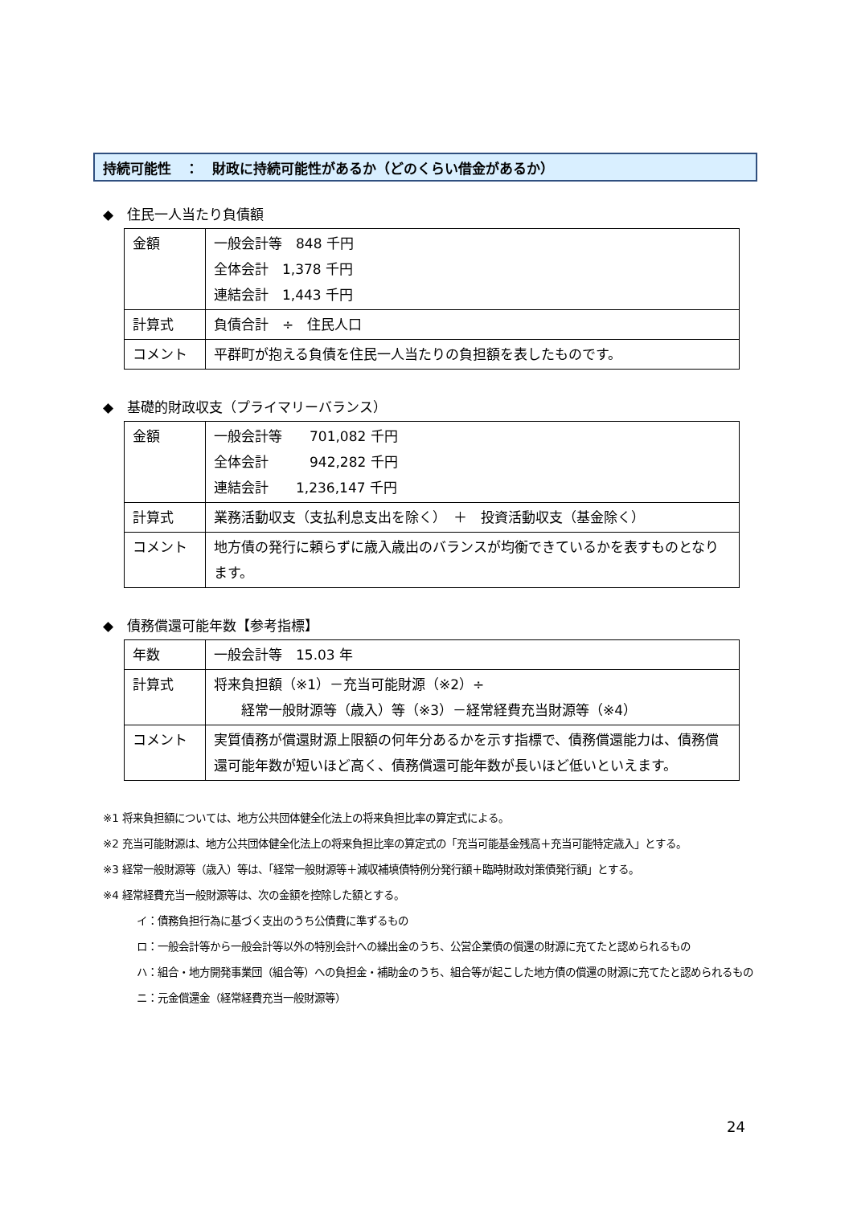持続可能性　：　財政に持続可能性があるか（どのくらい借金があるか）
◆　住民一人当たり負債額
| 金額 | 一般会計等 848 千円 全体会計 1,378 千円 連結会計 1,443 千円 |
| 計算式 | 負債合計 ÷ 住民人口 |
| コメント | 平群町が抱える負債を住民一人当たりの負担額を表したものです。 |
◆　基礎的財政収支（プライマリーバランス）
| 金額 | 一般会計等 701,082 千円 全体会計 942,282 千円 連結会計 1,236,147 千円 |
| 計算式 | 業務活動収支（支払利息支出を除く） ＋ 投資活動収支（基金除く） |
| コメント | 地方債の発行に頼らずに歳入歳出のバランスが均衡できているかを表すものとなります。 |
◆　債務償還可能年数【参考指標】
| 年数 | 一般会計等 15.03 年 |
| 計算式 | 将来負担額（※1）－充当可能財源（※2）÷ 経常一般財源等（歳入）等（※3）－経常経費充当財源等（※4） |
| コメント | 実質債務が償還財源上限額の何年分あるかを示す指標で、債務償還能力は、債務償還可能年数が短いほど高く、債務償還可能年数が長いほど低いといえます。 |
※1 将来負担額については、地方公共団体健全化法上の将来負担比率の算定式による。
※2 充当可能財源は、地方公共団体健全化法上の将来負担比率の算定式の「充当可能基金残高＋充当可能特定歳入」とする。
※3 経常一般財源等（歳入）等は、「経常一般財源等＋減収補填債特例分発行額＋臨時財政対策債発行額」とする。
※4 経常経費充当一般財源等は、次の金額を控除した額とする。
イ：債務負担行為に基づく支出のうち公債費に準ずるもの
ロ：一般会計等から一般会計等以外の特別会計への繰出金のうち、公営企業債の償還の財源に充てたと認められるもの
ハ：組合・地方開発事業団（組合等）への負担金・補助金のうち、組合等が起こした地方債の償還の財源に充てたと認められるもの
ニ：元金償還金（経常経費充当一般財源等）
24